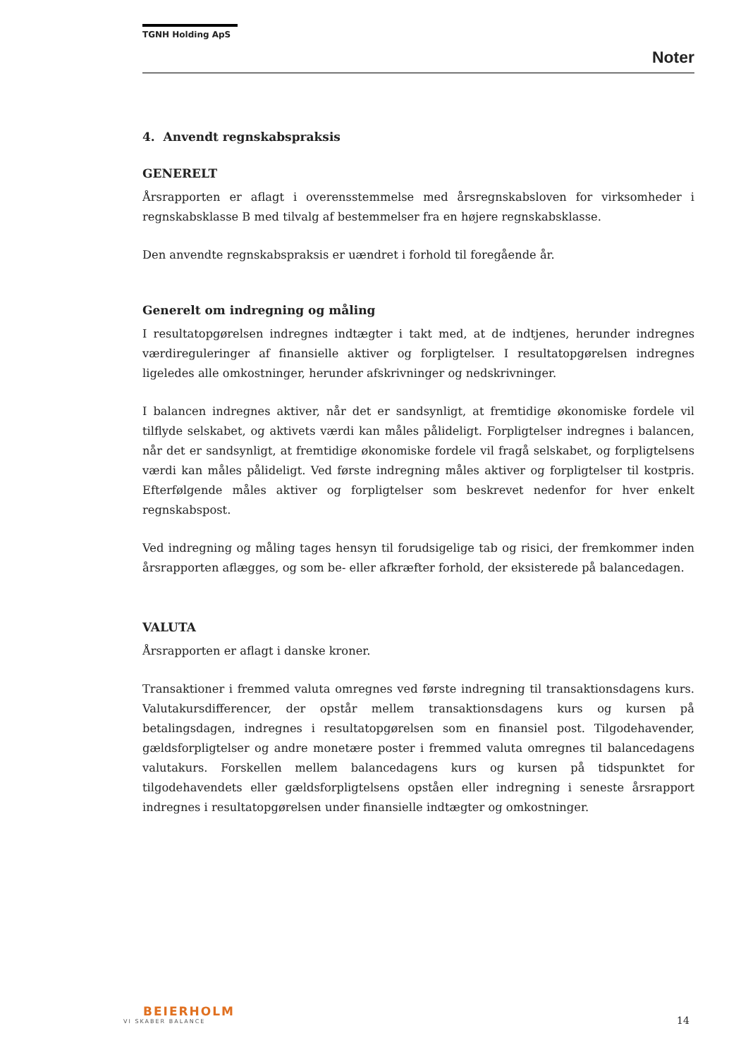TGNH Holding ApS
Noter
4. Anvendt regnskabspraksis
GENERELT
Årsrapporten er aflagt i overensstemmelse med årsregnskabsloven for virksomheder i regnskabsklasse B med tilvalg af bestemmelser fra en højere regnskabsklasse.
Den anvendte regnskabspraksis er uændret i forhold til foregående år.
Generelt om indregning og måling
I resultatopgørelsen indregnes indtægter i takt med, at de indtjenes, herunder indregnes værdireguleringer af finansielle aktiver og forpligtelser. I resultatopgørelsen indregnes ligeledes alle omkostninger, herunder afskrivninger og nedskrivninger.
I balancen indregnes aktiver, når det er sandsynligt, at fremtidige økonomiske fordele vil tilflyde selskabet, og aktivets værdi kan måles pålideligt. Forpligtelser indregnes i balancen, når det er sandsynligt, at fremtidige økonomiske fordele vil fragå selskabet, og forpligtelsens værdi kan måles pålideligt. Ved første indregning måles aktiver og forpligtelser til kostpris. Efterfølgende måles aktiver og forpligtelser som beskrevet nedenfor for hver enkelt regnskabspost.
Ved indregning og måling tages hensyn til forudsigelige tab og risici, der fremkommer inden årsrapporten aflægges, og som be- eller afkræfter forhold, der eksisterede på balancedagen.
VALUTA
Årsrapporten er aflagt i danske kroner.
Transaktioner i fremmed valuta omregnes ved første indregning til transaktionsdagens kurs. Valutakursdifferencer, der opstår mellem transaktionsdagens kurs og kursen på betalingsdagen, indregnes i resultatopgørelsen som en finansiel post. Tilgodehavender, gældsforpligtelser og andre monetære poster i fremmed valuta omregnes til balancedagens valutakurs. Forskellen mellem balancedagens kurs og kursen på tidspunktet for tilgodehavendets eller gældsforpligtelsens opståen eller indregning i seneste årsrapport indregnes i resultatopgørelsen under finansielle indtægter og omkostninger.
BEIERHOLM
VI SKABER BALANCE
14